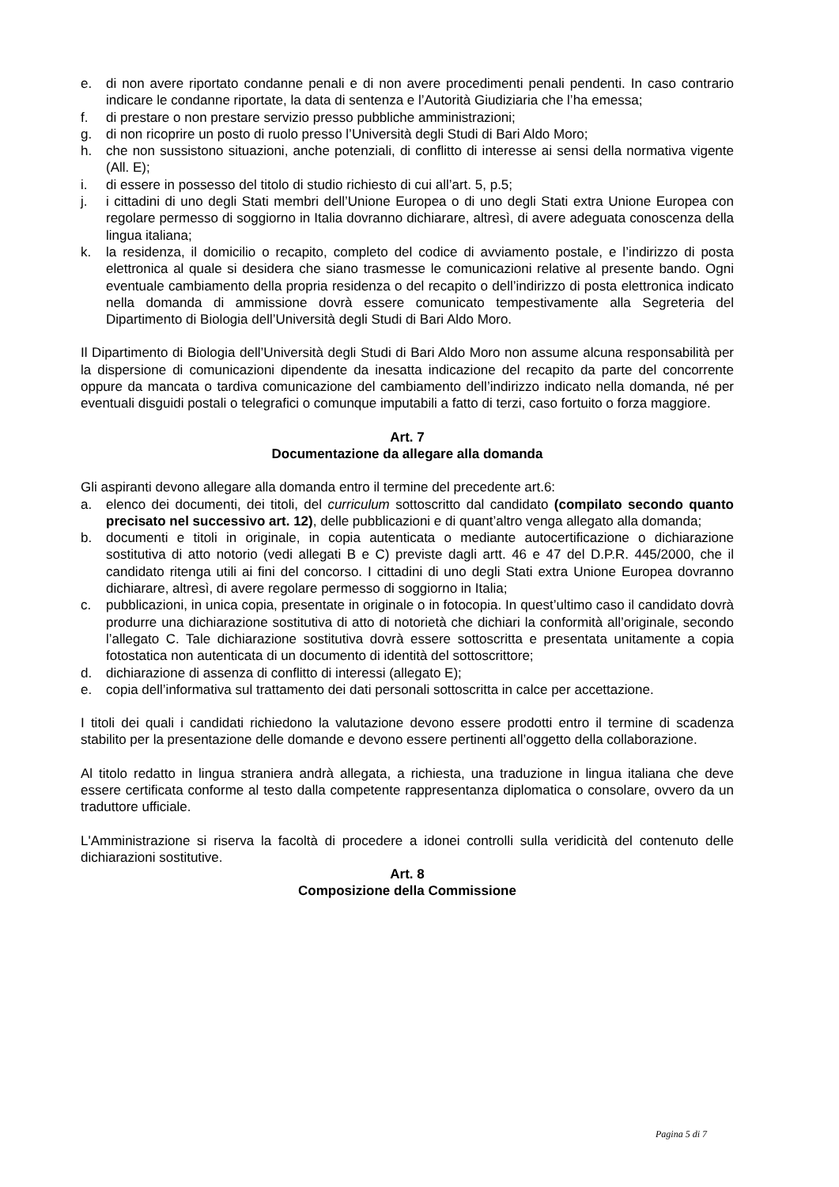e. di non avere riportato condanne penali e di non avere procedimenti penali pendenti. In caso contrario indicare le condanne riportate, la data di sentenza e l’Autorità Giudiziaria che l’ha emessa;
f. di prestare o non prestare servizio presso pubbliche amministrazioni;
g. di non ricoprire un posto di ruolo presso l’Università degli Studi di Bari Aldo Moro;
h. che non sussistono situazioni, anche potenziali, di conflitto di interesse ai sensi della normativa vigente (All. E);
i. di essere in possesso del titolo di studio richiesto di cui all’art. 5, p.5;
j. i cittadini di uno degli Stati membri dell’Unione Europea o di uno degli Stati extra Unione Europea con regolare permesso di soggiorno in Italia dovranno dichiarare, altresì, di avere adeguata conoscenza della lingua italiana;
k. la residenza, il domicilio o recapito, completo del codice di avviamento postale, e l’indirizzo di posta elettronica al quale si desidera che siano trasmesse le comunicazioni relative al presente bando. Ogni eventuale cambiamento della propria residenza o del recapito o dell’indirizzo di posta elettronica indicato nella domanda di ammissione dovrà essere comunicato tempestivamente alla Segreteria del Dipartimento di Biologia dell’Università degli Studi di Bari Aldo Moro.
Il Dipartimento di Biologia dell’Università degli Studi di Bari Aldo Moro non assume alcuna responsabilità per la dispersione di comunicazioni dipendente da inesatta indicazione del recapito da parte del concorrente oppure da mancata o tardiva comunicazione del cambiamento dell’indirizzo indicato nella domanda, né per eventuali disguidi postali o telegrafici o comunque imputabili a fatto di terzi, caso fortuito o forza maggiore.
Art. 7
Documentazione da allegare alla domanda
Gli aspiranti devono allegare alla domanda entro il termine del precedente art.6:
a. elenco dei documenti, dei titoli, del curriculum sottoscritto dal candidato (compilato secondo quanto precisato nel successivo art. 12), delle pubblicazioni e di quant’altro venga allegato alla domanda;
b. documenti e titoli in originale, in copia autenticata o mediante autocertificazione o dichiarazione sostitutiva di atto notorio (vedi allegati B e C) previste dagli artt. 46 e 47 del D.P.R. 445/2000, che il candidato ritenga utili ai fini del concorso. I cittadini di uno degli Stati extra Unione Europea dovranno dichiarare, altresì, di avere regolare permesso di soggiorno in Italia;
c. pubblicazioni, in unica copia, presentate in originale o in fotocopia. In quest’ultimo caso il candidato dovrà produrre una dichiarazione sostitutiva di atto di notorietà che dichiari la conformità all’originale, secondo l’allegato C. Tale dichiarazione sostitutiva dovrà essere sottoscritta e presentata unitamente a copia fotostatica non autenticata di un documento di identità del sottoscrittore;
d. dichiarazione di assenza di conflitto di interessi (allegato E);
e. copia dell’informativa sul trattamento dei dati personali sottoscritta in calce per accettazione.
I titoli dei quali i candidati richiedono la valutazione devono essere prodotti entro il termine di scadenza stabilito per la presentazione delle domande e devono essere pertinenti all’oggetto della collaborazione.
Al titolo redatto in lingua straniera andrà allegata, a richiesta, una traduzione in lingua italiana che deve essere certificata conforme al testo dalla competente rappresentanza diplomatica o consolare, ovvero da un traduttore ufficiale.
L'Amministrazione si riserva la facoltà di procedere a idonei controlli sulla veridicità del contenuto delle dichiarazioni sostitutive.
Art. 8
Composizione della Commissione
Pagina 5 di 7